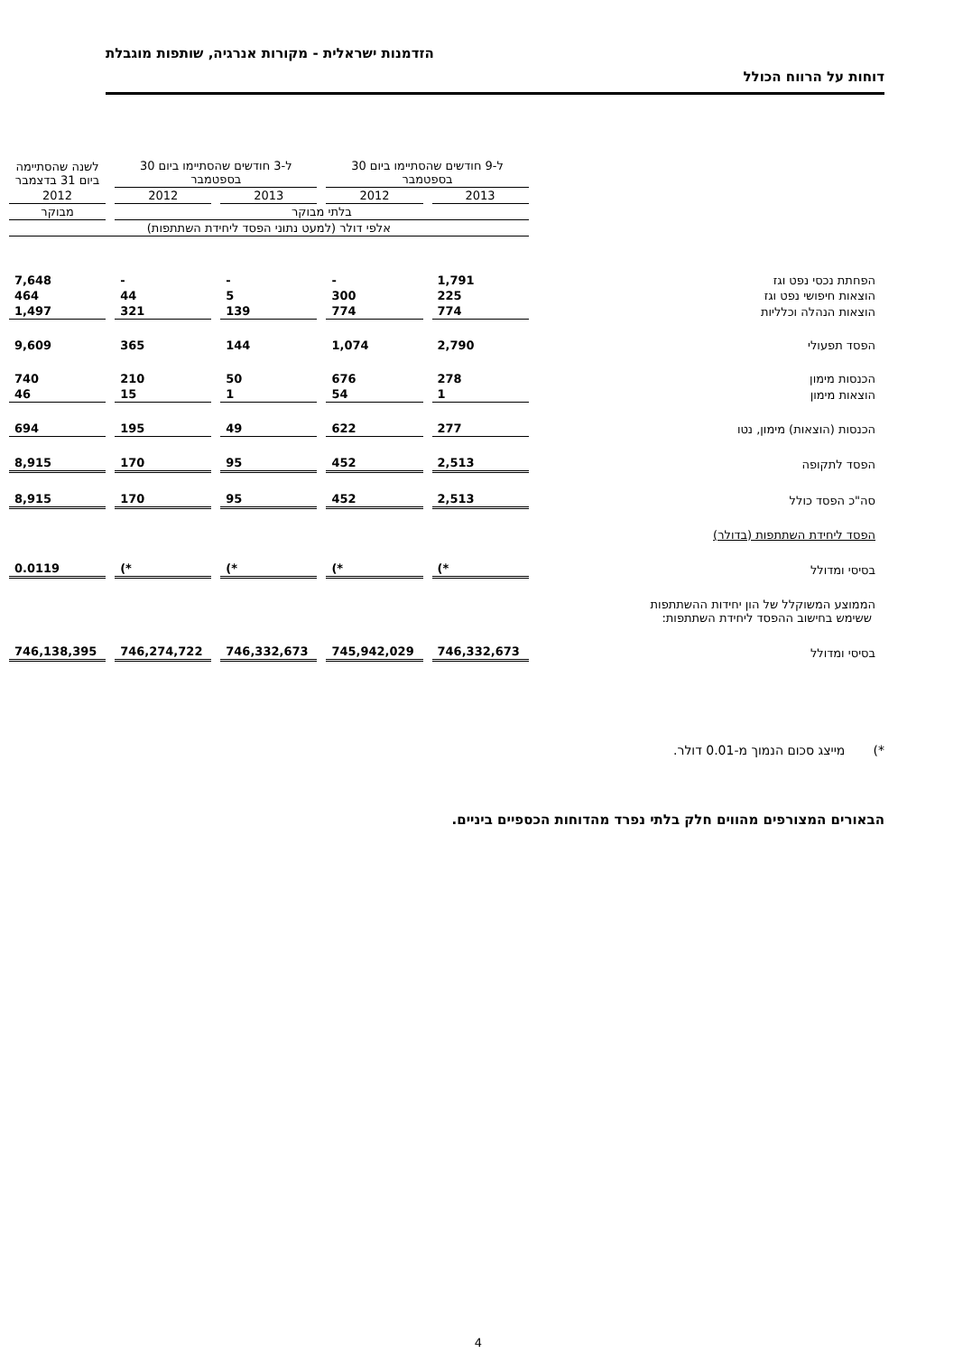הזדמנות ישראלית - מקורות אנרגיה, שותפות מוגבלת
דוחות על הרווח הכולל
| | ל-9 חודשים שהסתיימו ביום 30 בספטמבר | | ל-3 חודשים שהסתיימו ביום 30 בספטמבר | | לשנה שהסתיימה ביום 31 בדצמבר |
| --- | --- | --- | --- | --- | --- |
| | 2013 | 2012 | 2013 | 2012 | 2012 |
| | בלתי מבוקר | | | | מבוקר |
| | אלפי דולר (למעט נתוני הפסד ליחידת השתתפות) | | | | |
| הפחתת נכסי נפט וגז | 1,791 | - | - | - | 7,648 |
| הוצאות חיפושי נפט וגז | 225 | 300 | 5 | 44 | 464 |
| הוצאות הנהלה וכלליות | 774 | 774 | 139 | 321 | 1,497 |
| הפסד תפעולי | 2,790 | 1,074 | 144 | 365 | 9,609 |
| הכנסות מימון | 278 | 676 | 50 | 210 | 740 |
| הוצאות מימון | 1 | 54 | 1 | 15 | 46 |
| הכנסות (הוצאות) מימון, נטו | 277 | 622 | 49 | 195 | 694 |
| הפסד לתקופה | 2,513 | 452 | 95 | 170 | 8,915 |
| סה"כ הפסד כולל | 2,513 | 452 | 95 | 170 | 8,915 |
| הפסד ליחידת השתתפות (בדולר) | | | | | |
| בסיסי ומדולל | *) | *) | *) | *) | 0.0119 |
| הממוצע המשוקלל של הון יחידות ההשתתפות ששימש בחישוב ההפסד ליחידת השתתפות: | | | | | |
| בסיסי ומדולל | 746,332,673 | 745,942,029 | 746,332,673 | 746,274,722 | 746,138,395 |
*) מייצג סכום הנמוך מ-0.01 דולר.
הבאורים המצורפים מהווים חלק בלתי נפרד מהדוחות הכספיים ביניים.
4